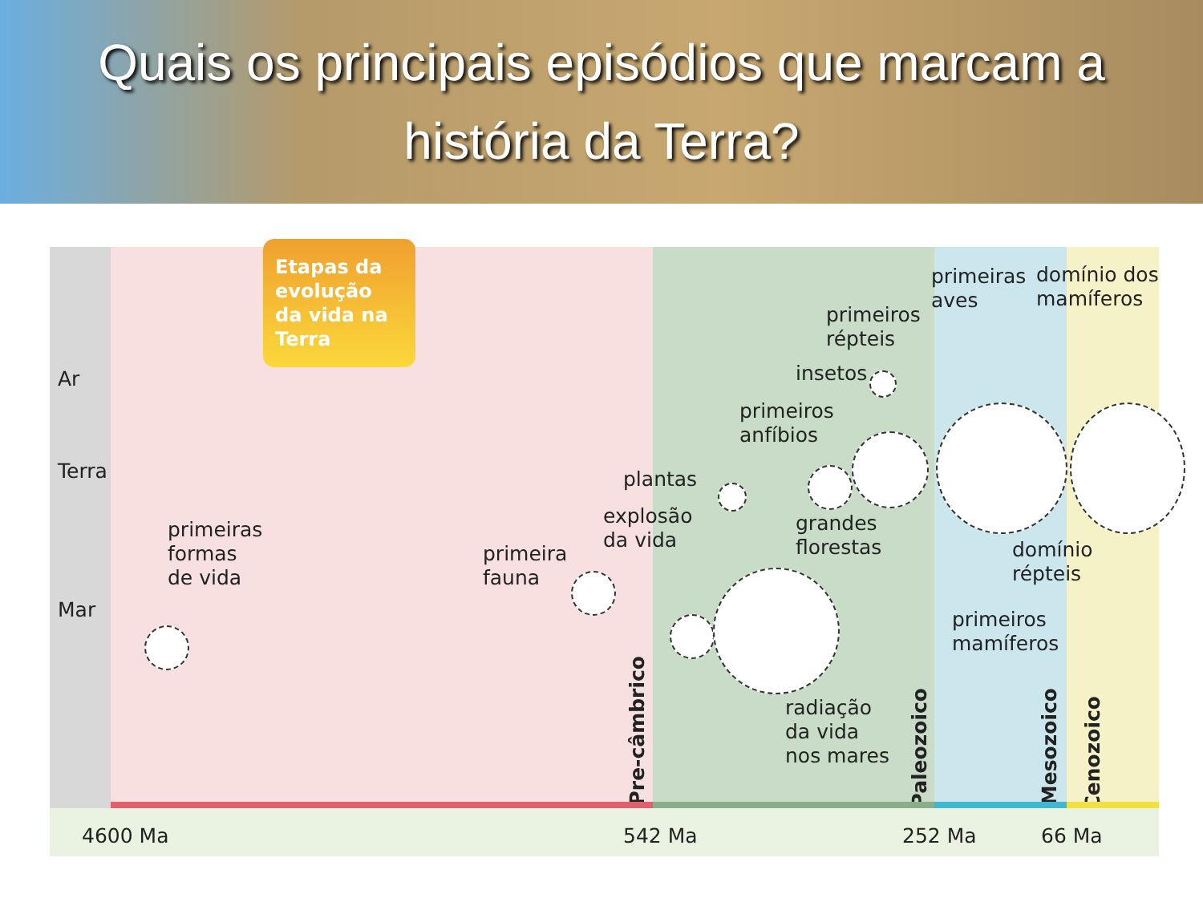Quais os principais episódios que marcam a
história da Terra?
Etapas da evolução da vida na Terra
Ar
Terra
Mar
primeiras
formas
de vida
primeira
fauna
explosão
da vida
plantas
radiação
da vida
nos mares
primeiros
anfíbios
grandes
florestas
insetos
primeiros
répteis
primeiras
aves
domínio dos
mamíferos
domínio
répteis
primeiros
mamíferos
Pre-câmbrico
Paleozoico
Mesozoico
Cenozoico
4600 Ma 542 Ma 252 Ma 66 Ma